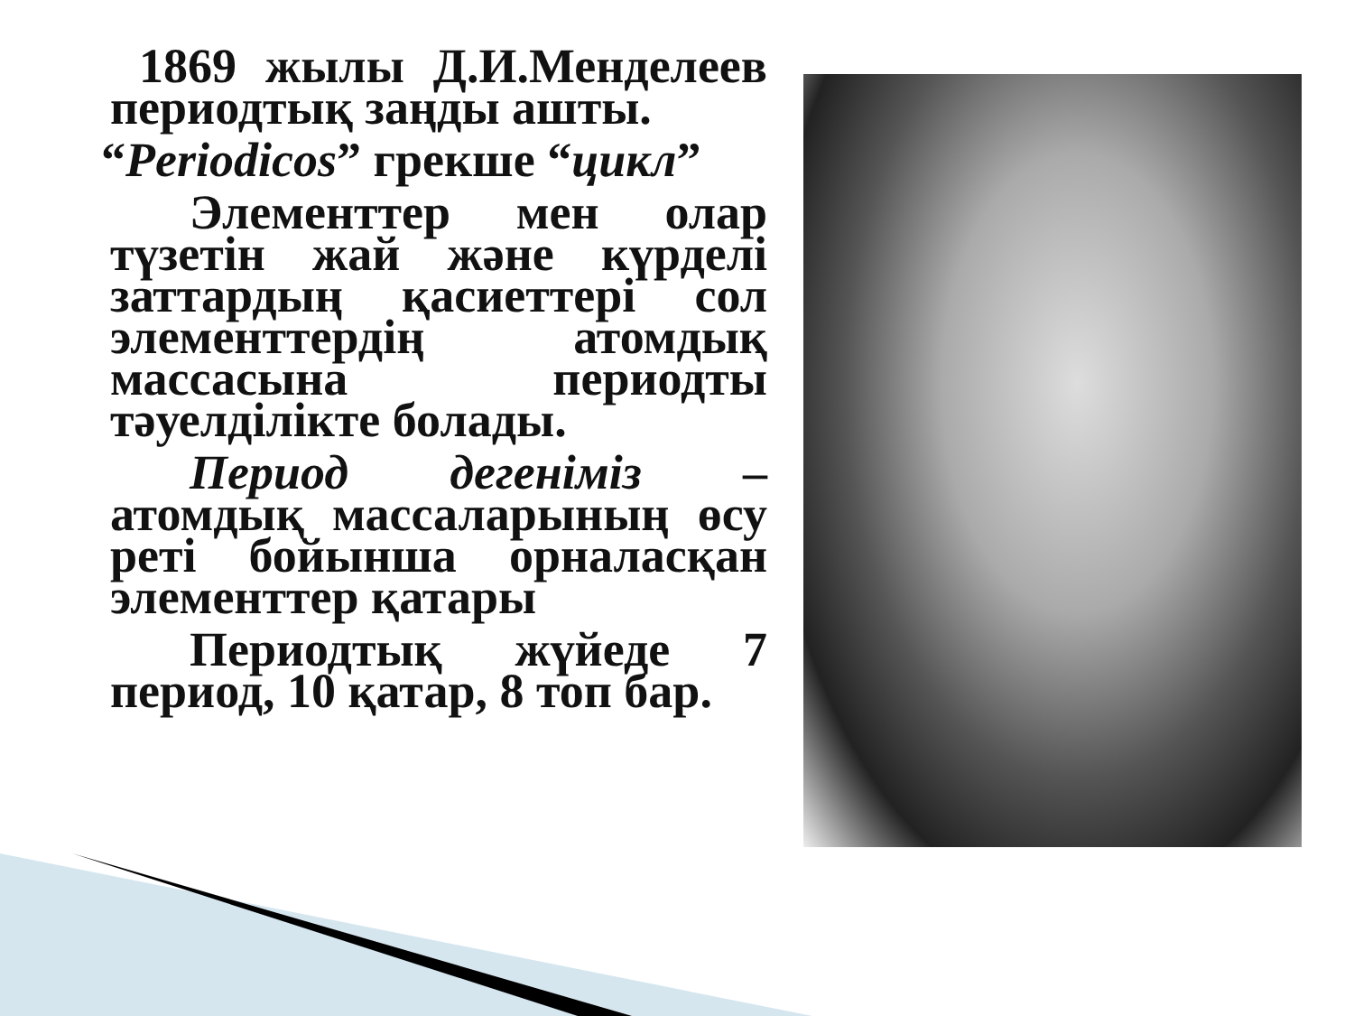1869 жылы Д.И.Менделеев периодтық заңды ашты.
“Periodicos” грекше “цикл”
Элементтер мен олар түзетін жай және күрделі заттардың қасиеттері сол элементтердің атомдық массасына периодты тәуелділікте болады.
Период дегеніміз – атомдық массаларының өсу реті бойынша орналасқан элементтер қатары
Периодтық жүйеде 7 период, 10 қатар, 8 топ бар.